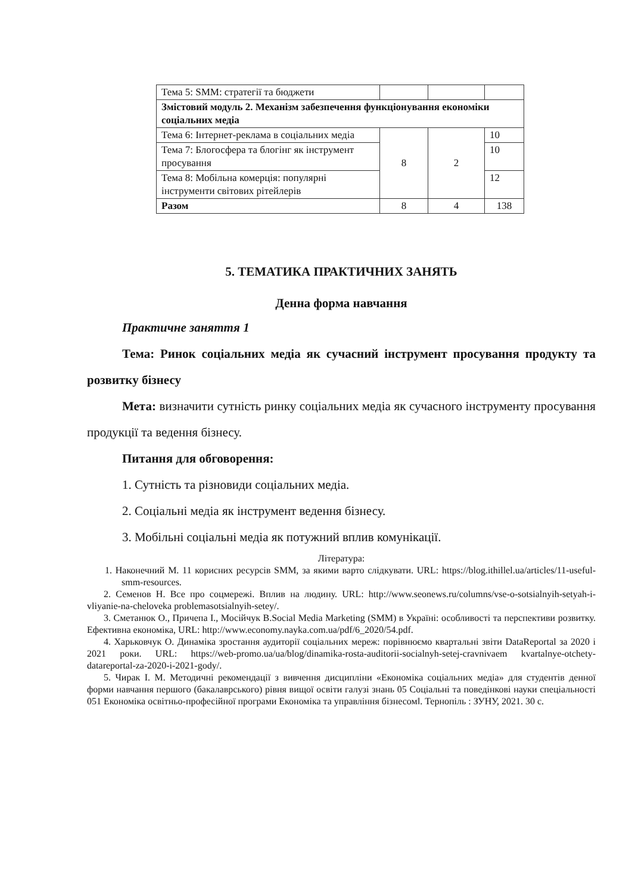| Тема 5: SMM: стратегії та бюджети | | | |
| Змістовий модуль 2. Механізм забезпечення функціонування економіки соціальних медіа | | | |
| Тема 6: Інтернет-реклама в соціальних медіа | 8 | 2 | 10 |
| Тема 7: Блогосфера та блогінг як інструмент просування | | | 10 |
| Тема 8: Мобільна комерція: популярні інструменти світових рітейлерів | | | 12 |
| Разом | 8 | 4 | 138 |
5. ТЕМАТИКА ПРАКТИЧНИХ ЗАНЯТЬ
Денна форма навчання
Практичне заняття 1
Тема: Ринок соціальних медіа як сучасний інструмент просування продукту та розвитку бізнесу
Мета: визначити сутність ринку соціальних медіа як сучасного інструменту просування продукції та ведення бізнесу.
Питання для обговорення:
1. Сутність та різновиди соціальних медіа.
2. Соціальні медіа як інструмент ведення бізнесу.
3. Мобільні соціальні медіа як потужний вплив комунікації.
Література:
1. Наконечний М. 11 корисних ресурсів SMM, за якими варто слідкувати. URL: https://blog.ithillel.ua/articles/11-useful-smm-resources.
2. Семенов Н. Все про соцмережі. Вплив на людину. URL: http://www.seonews.ru/columns/vse-o-sotsialnyih-setyah-i-vliyanie-na-cheloveka problemasotsialnyih-setey/.
3. Сметанюк О., Причепа І., Мосійчук В.Social Media Marketing (SMM) в Україні: особливості та перспективи розвитку. Ефективна економіка, URL: http://www.economy.nayka.com.ua/pdf/6_2020/54.pdf.
4. Харьковчук О. Динаміка зростання аудиторії соціальних мереж: порівнюємо квартальні звіти DataReportal за 2020 і 2021 роки. URL: https://web-promo.ua/ua/blog/dinamika-rosta-auditorii-socialnyh-setej-cravnivaem kvartalnye-otchety-datareportal-za-2020-i-2021-gody/.
5. Чирак І. М. Методичні рекомендації з вивчення дисципліни «Економіка соціальних медіа» для студентів денної форми навчання першого (бакалаврського) рівня вищої освіти галузі знань 05 Соціальні та поведінкові науки спеціальності 051 Економіка освітньо-професійної програми Економіка та управління бізнесом‖. Тернопіль : ЗУНУ, 2021. 30 с.